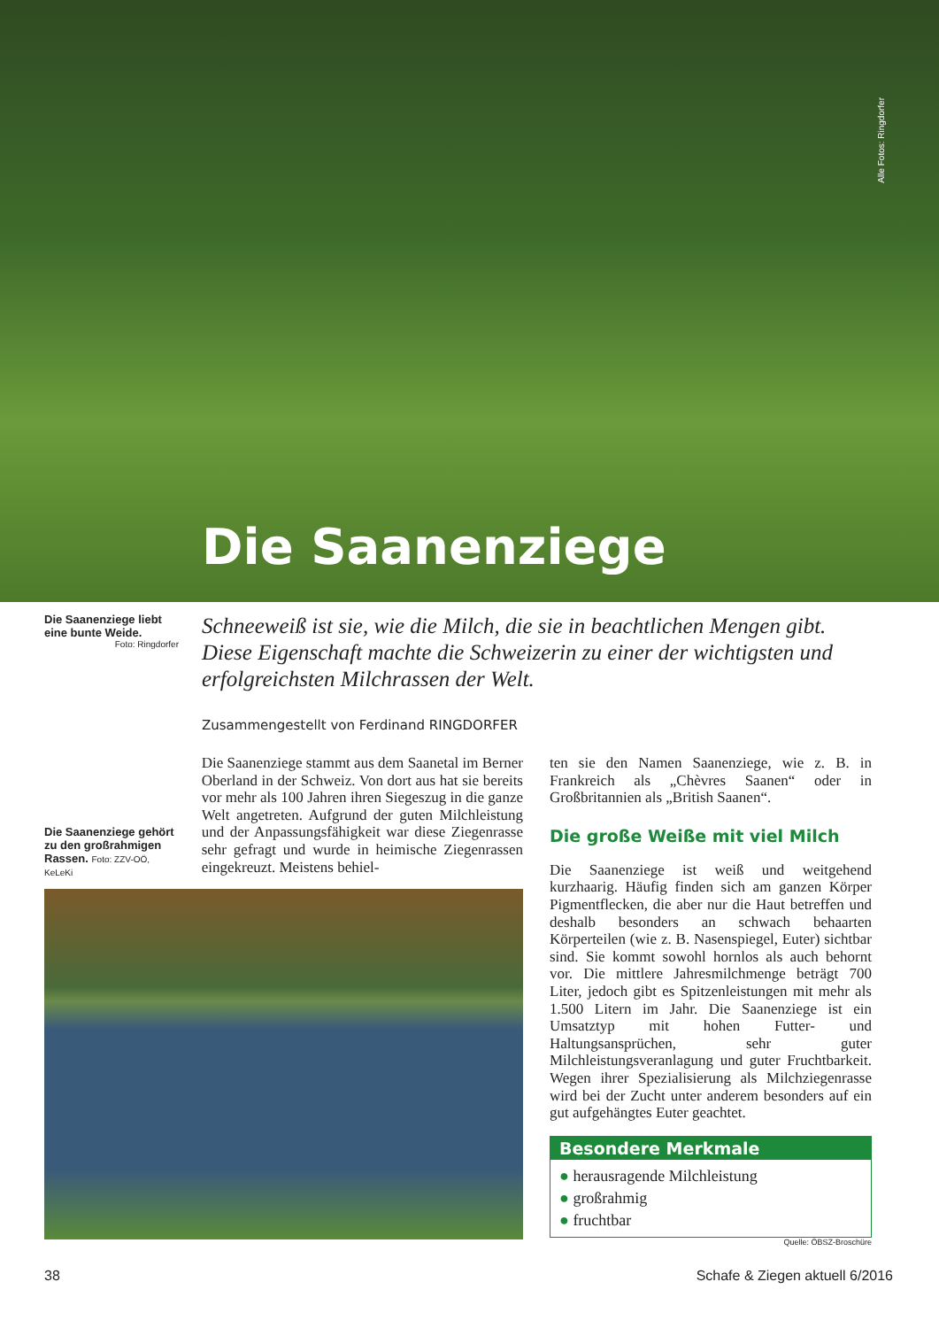Alle Fotos: Ringdorfer
Die Saanenziege
Die Saanenziege liebt eine bunte Weide.
Foto: Ringdorfer
Schneeweiß ist sie, wie die Milch, die sie in beachtlichen Mengen gibt. Diese Eigenschaft machte die Schweizerin zu einer der wichtigsten und erfolgreichsten Milchrassen der Welt.
Zusammengestellt von Ferdinand RINGDORFER
Die Saanenziege gehört zu den großrahmigen Rassen. Foto: ZZV-OÖ, KeLeKi
Die Saanenziege stammt aus dem Saanetal im Berner Oberland in der Schweiz. Von dort aus hat sie bereits vor mehr als 100 Jahren ihren Siegeszug in die ganze Welt angetreten. Aufgrund der guten Milchleistung und der Anpassungsfähigkeit war diese Ziegenrasse sehr gefragt und wurde in heimische Ziegenrassen eingekreuzt. Meistens behiel-
ten sie den Namen Saanenziege, wie z. B. in Frankreich als „Chèvres Saanen“ oder in Großbritannien als „British Saanen“.
Die große Weiße mit viel Milch
Die Saanenziege ist weiß und weitgehend kurzhaarig. Häufig finden sich am ganzen Körper Pigmentflecken, die aber nur die Haut betreffen und deshalb besonders an schwach behaarten Körperteilen (wie z. B. Nasenspiegel, Euter) sichtbar sind. Sie kommt sowohl hornlos als auch behornt vor. Die mittlere Jahresmilchmenge beträgt 700 Liter, jedoch gibt es Spitzenleistungen mit mehr als 1.500 Litern im Jahr. Die Saanenziege ist ein Umsatztyp mit hohen Futter- und Haltungsansprüchen, sehr guter Milchleistungsveranlagung und guter Fruchtbarkeit. Wegen ihrer Spezialisierung als Milchziegenrasse wird bei der Zucht unter anderem besonders auf ein gut aufgehängtes Euter geachtet.
Besondere Merkmale
● herausragende Milchleistung
● großrahmig
● fruchtbar
Quelle: ÖBSZ-Broschüre
38 Schafe & Ziegen aktuell 6/2016